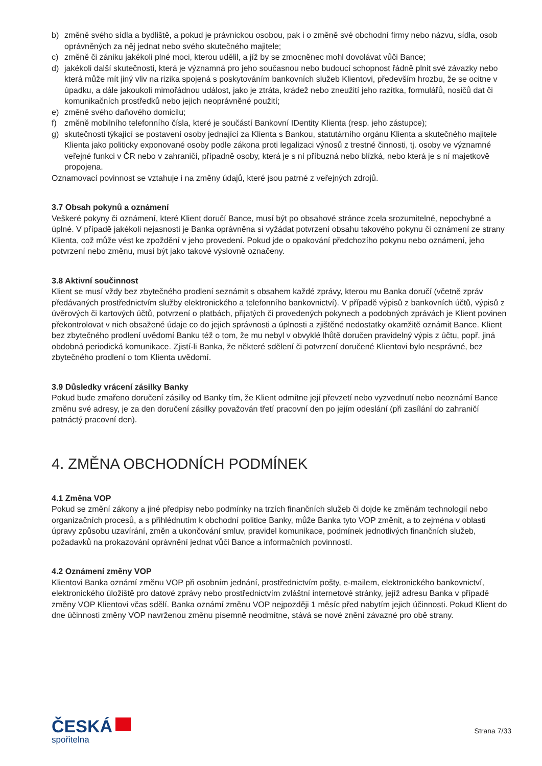b) změně svého sídla a bydliště, a pokud je právnickou osobou, pak i o změně své obchodní firmy nebo názvu, sídla, osob oprávněných za něj jednat nebo svého skutečného majitele;
c) změně či zániku jakékoli plné moci, kterou udělil, a jíž by se zmocněnec mohl dovolávat vůči Bance;
d) jakékoli další skutečnosti, která je významná pro jeho současnou nebo budoucí schopnost řádně plnit své závazky nebo která může mít jiný vliv na rizika spojená s poskytováním bankovních služeb Klientovi, především hrozbu, že se ocitne v úpadku, a dále jakoukoli mimořádnou událost, jako je ztráta, krádež nebo zneužití jeho razítka, formulářů, nosičů dat či komunikačních prostředků nebo jejich neoprávněné použití;
e) změně svého daňového domicilu;
f) změně mobilního telefonního čísla, které je součástí Bankovní IDentity Klienta (resp. jeho zástupce);
g) skutečnosti týkající se postavení osoby jednající za Klienta s Bankou, statutárního orgánu Klienta a skutečného majitele Klienta jako politicky exponované osoby podle zákona proti legalizaci výnosů z trestné činnosti, tj. osoby ve významné veřejné funkci v ČR nebo v zahraničí, případně osoby, která je s ní příbuzná nebo blízká, nebo která je s ní majetkově propojena.
Oznamovací povinnost se vztahuje i na změny údajů, které jsou patrné z veřejných zdrojů.
3.7 Obsah pokynů a oznámení
Veškeré pokyny či oznámení, které Klient doručí Bance, musí být po obsahové stránce zcela srozumitelné, nepochybné a úplné. V případě jakékoli nejasnosti je Banka oprávněna si vyžádat potvrzení obsahu takového pokynu či oznámení ze strany Klienta, což může vést ke zpoždění v jeho provedení. Pokud jde o opakování předchozího pokynu nebo oznámení, jeho potvrzení nebo změnu, musí být jako takové výslovně označeny.
3.8 Aktivní součinnost
Klient se musí vždy bez zbytečného prodlení seznámit s obsahem každé zprávy, kterou mu Banka doručí (včetně zpráv předávaných prostřednictvím služby elektronického a telefonního bankovnictví). V případě výpisů z bankovních účtů, výpisů z úvěrových či kartových účtů, potvrzení o platbách, přijatých či provedených pokynech a podobných zprávách je Klient povinen překontrolovat v nich obsažené údaje co do jejich správnosti a úplnosti a zjištěné nedostatky okamžitě oznámit Bance. Klient bez zbytečného prodlení uvědomí Banku též o tom, že mu nebyl v obvyklé lhůtě doručen pravidelný výpis z účtu, popř. jiná obdobná periodická komunikace. Zjistí-li Banka, že některé sdělení či potvrzení doručené Klientovi bylo nesprávné, bez zbytečného prodlení o tom Klienta uvědomí.
3.9 Důsledky vrácení zásilky Banky
Pokud bude zmařeno doručení zásilky od Banky tím, že Klient odmítne její převzetí nebo vyzvednutí nebo neoznámí Bance změnu své adresy, je za den doručení zásilky považován třetí pracovní den po jejím odeslání (při zasílání do zahraničí patnáctý pracovní den).
4. ZMĚNA OBCHODNÍCH PODMÍNEK
4.1 Změna VOP
Pokud se změní zákony a jiné předpisy nebo podmínky na trzích finančních služeb či dojde ke změnám technologií nebo organizačních procesů, a s přihlédnutím k obchodní politice Banky, může Banka tyto VOP změnit, a to zejména v oblasti úpravy způsobu uzavírání, změn a ukončování smluv, pravidel komunikace, podmínek jednotlivých finančních služeb, požadavků na prokazování oprávnění jednat vůči Bance a informačních povinností.
4.2 Oznámení změny VOP
Klientovi Banka oznámí změnu VOP při osobním jednání, prostřednictvím pošty, e-mailem, elektronického bankovnictví, elektronického úložiště pro datové zprávy nebo prostřednictvím zvláštní internetové stránky, jejíž adresu Banka v případě změny VOP Klientovi včas sdělí. Banka oznámí změnu VOP nejpozději 1 měsíc před nabytím jejich účinnosti. Pokud Klient do dne účinnosti změny VOP navrženou změnu písemně neodmítne, stává se nové znění závazné pro obě strany.
ČESKÁ
spořitelna
Strana 7/33